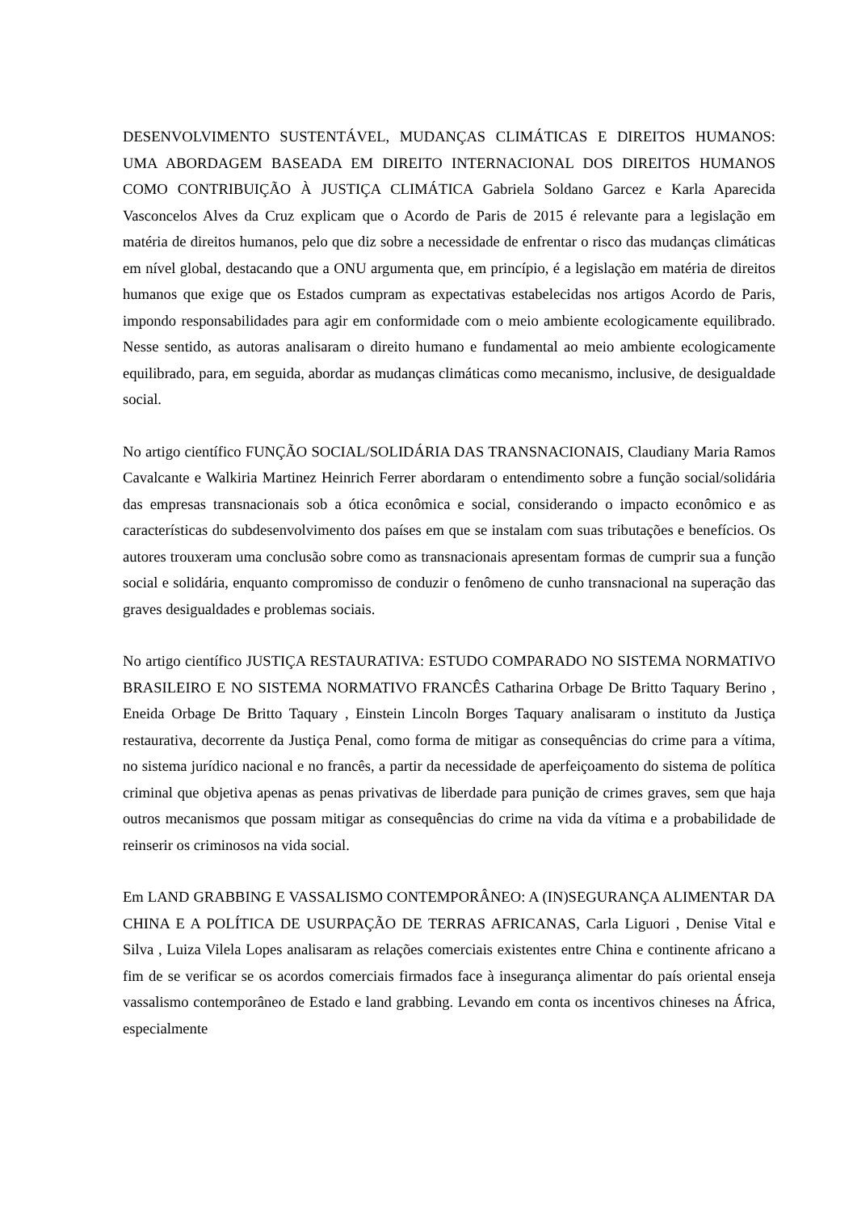DESENVOLVIMENTO SUSTENTÁVEL, MUDANÇAS CLIMÁTICAS E DIREITOS HUMANOS: UMA ABORDAGEM BASEADA EM DIREITO INTERNACIONAL DOS DIREITOS HUMANOS COMO CONTRIBUIÇÃO À JUSTIÇA CLIMÁTICA Gabriela Soldano Garcez e Karla Aparecida Vasconcelos Alves da Cruz explicam que o Acordo de Paris de 2015 é relevante para a legislação em matéria de direitos humanos, pelo que diz sobre a necessidade de enfrentar o risco das mudanças climáticas em nível global, destacando que a ONU argumenta que, em princípio, é a legislação em matéria de direitos humanos que exige que os Estados cumpram as expectativas estabelecidas nos artigos Acordo de Paris, impondo responsabilidades para agir em conformidade com o meio ambiente ecologicamente equilibrado. Nesse sentido, as autoras analisaram o direito humano e fundamental ao meio ambiente ecologicamente equilibrado, para, em seguida, abordar as mudanças climáticas como mecanismo, inclusive, de desigualdade social.
No artigo científico FUNÇÃO SOCIAL/SOLIDÁRIA DAS TRANSNACIONAIS, Claudiany Maria Ramos Cavalcante e Walkiria Martinez Heinrich Ferrer abordaram o entendimento sobre a função social/solidária das empresas transnacionais sob a ótica econômica e social, considerando o impacto econômico e as características do subdesenvolvimento dos países em que se instalam com suas tributações e benefícios. Os autores trouxeram uma conclusão sobre como as transnacionais apresentam formas de cumprir sua a função social e solidária, enquanto compromisso de conduzir o fenômeno de cunho transnacional na superação das graves desigualdades e problemas sociais.
No artigo científico JUSTIÇA RESTAURATIVA: ESTUDO COMPARADO NO SISTEMA NORMATIVO BRASILEIRO E NO SISTEMA NORMATIVO FRANCÊS Catharina Orbage De Britto Taquary Berino , Eneida Orbage De Britto Taquary , Einstein Lincoln Borges Taquary analisaram o instituto da Justiça restaurativa, decorrente da Justiça Penal, como forma de mitigar as consequências do crime para a vítima, no sistema jurídico nacional e no francês, a partir da necessidade de aperfeiçoamento do sistema de política criminal que objetiva apenas as penas privativas de liberdade para punição de crimes graves, sem que haja outros mecanismos que possam mitigar as consequências do crime na vida da vítima e a probabilidade de reinserir os criminosos na vida social.
Em LAND GRABBING E VASSALISMO CONTEMPORÂNEO: A (IN)SEGURANÇA ALIMENTAR DA CHINA E A POLÍTICA DE USURPAÇÃO DE TERRAS AFRICANAS, Carla Liguori , Denise Vital e Silva , Luiza Vilela Lopes analisaram as relações comerciais existentes entre China e continente africano a fim de se verificar se os acordos comerciais firmados face à insegurança alimentar do país oriental enseja vassalismo contemporâneo de Estado e land grabbing. Levando em conta os incentivos chineses na África, especialmente